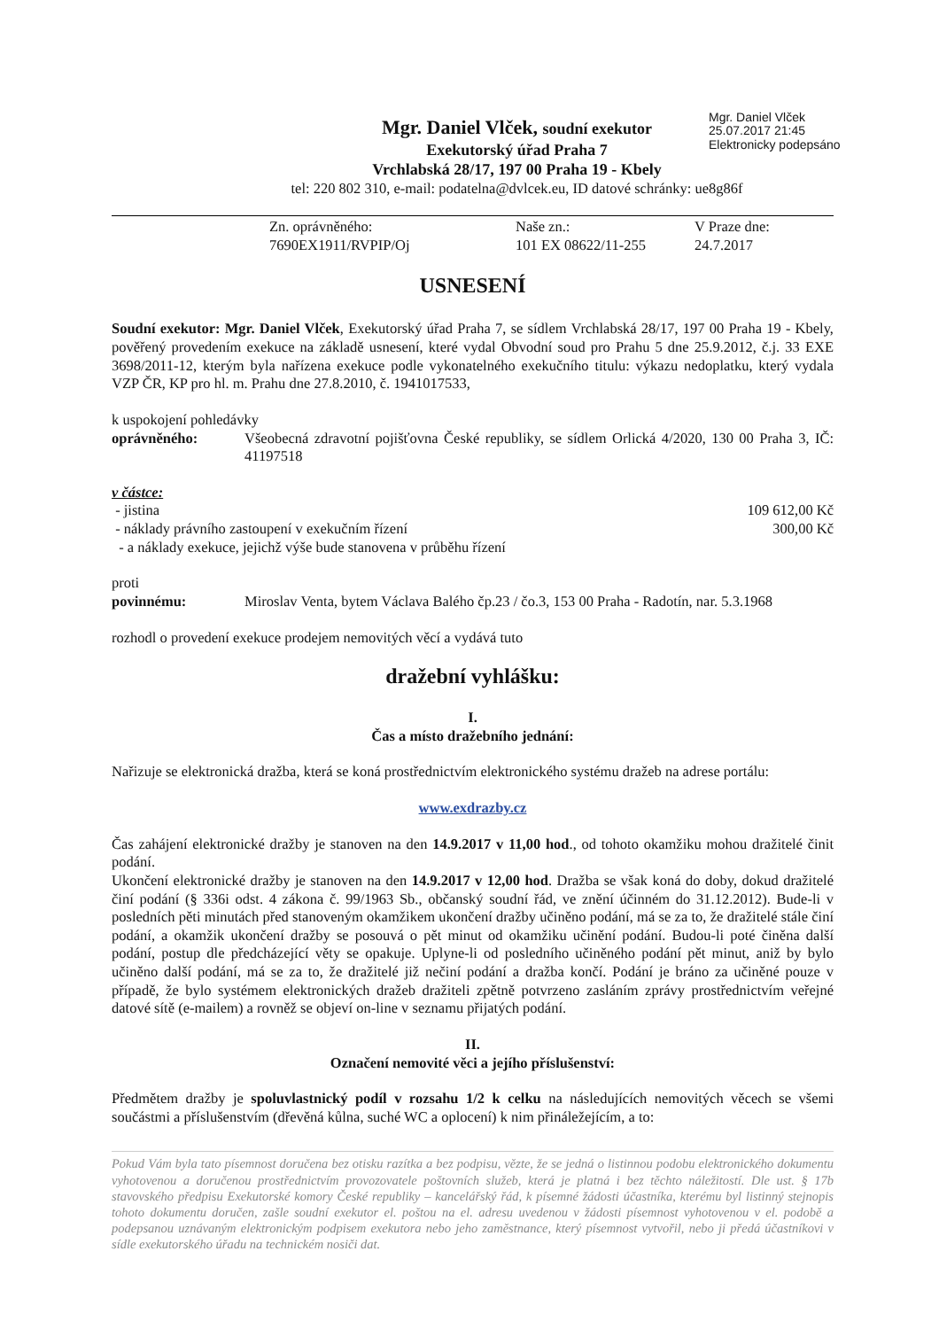Mgr. Daniel Vlček
25.07.2017 21:45
Elektronicky podepsáno
Mgr. Daniel Vlček, soudní exekutor
Exekutorský úřad Praha 7
Vrchlabská 28/17, 197 00 Praha 19 - Kbely
tel: 220 802 310, e-mail: podatelna@dvlcek.eu, ID datové schránky: ue8g86f
Zn. oprávněného:
7690EX1911/RVPIP/Oj
Naše zn.:
101 EX 08622/11-255
V Praze dne:
24.7.2017
USNESENÍ
Soudní exekutor: Mgr. Daniel Vlček, Exekutorský úřad Praha 7, se sídlem Vrchlabská 28/17, 197 00 Praha 19 - Kbely, pověřený provedením exekuce na základě usnesení, které vydal Obvodní soud pro Prahu 5 dne 25.9.2012, č.j. 33 EXE 3698/2011-12, kterým byla nařízena exekuce podle vykonatelného exekučního titulu: výkazu nedoplatku, který vydala VZP ČR, KP pro hl. m. Prahu dne 27.8.2010, č. 1941017533,
k uspokojení pohledávky
oprávněného: Všeobecná zdravotní pojišťovna České republiky, se sídlem Orlická 4/2020, 130 00 Praha 3, IČ: 41197518
v částce:
- jistina 109 612,00 Kč
- náklady právního zastoupení v exekučním řízení 300,00 Kč
- a náklady exekuce, jejichž výše bude stanovena v průběhu řízení
proti
povinnému: Miroslav Venta, bytem Václava Balého čp.23 / čo.3, 153 00 Praha - Radotín, nar. 5.3.1968
rozhodl o provedení exekuce prodejem nemovitých věcí a vydává tuto
dražební vyhlášku:
I.
Čas a místo dražebního jednání:
Nařizuje se elektronická dražba, která se koná prostřednictvím elektronického systému dražeb na adrese portálu:
www.exdrazby.cz
Čas zahájení elektronické dražby je stanoven na den 14.9.2017 v 11,00 hod., od tohoto okamžiku mohou dražitelé činit podání.
Ukončení elektronické dražby je stanoven na den 14.9.2017 v 12,00 hod. Dražba se však koná do doby, dokud dražitelé činí podání (§ 336i odst. 4 zákona č. 99/1963 Sb., občanský soudní řád, ve znění účinném do 31.12.2012). Bude-li v posledních pěti minutách před stanoveným okamžikem ukončení dražby učiněno podání, má se za to, že dražitelé stále činí podání, a okamžik ukončení dražby se posouvá o pět minut od okamžiku učinění podání. Budou-li poté činěna další podání, postup dle předcházející věty se opakuje. Uplyne-li od posledního učiněného podání pět minut, aniž by bylo učiněno další podání, má se za to, že dražitelé již nečiní podání a dražba končí. Podání je bráno za učiněné pouze v případě, že bylo systémem elektronických dražeb dražiteli zpětně potvrzeno zasláním zprávy prostřednictvím veřejné datové sítě (e-mailem) a rovněž se objeví on-line v seznamu přijatých podání.
II.
Označení nemovité věci a jejího příslušenství:
Předmětem dražby je spoluvlastnický podíl v rozsahu 1/2 k celku na následujících nemovitých věcech se všemi součástmi a příslušenstvím (dřevěná kůlna, suché WC a oplocení) k nim přináležejícím, a to:
Pokud Vám byla tato písemnost doručena bez otisku razítka a bez podpisu, vězte, že se jedná o listinnou podobu elektronického dokumentu vyhotovenou a doručenou prostřednictvím provozovatele poštovních služeb, která je platná i bez těchto náležitostí. Dle ust. § 17b stavovského předpisu Exekutorské komory České republiky – kancelářský řád, k písemné žádosti účastníka, kterému byl listinný stejnopis tohoto dokumentu doručen, zašle soudní exekutor el. poštou na el. adresu uvedenou v žádosti písemnost vyhotovenou v el. podobě a podepsanou uznávaným elektronickým podpisem exekutora nebo jeho zaměstnance, který písemnost vytvořil, nebo ji předá účastníkovi v sídle exekutorského úřadu na technickém nosiči dat.